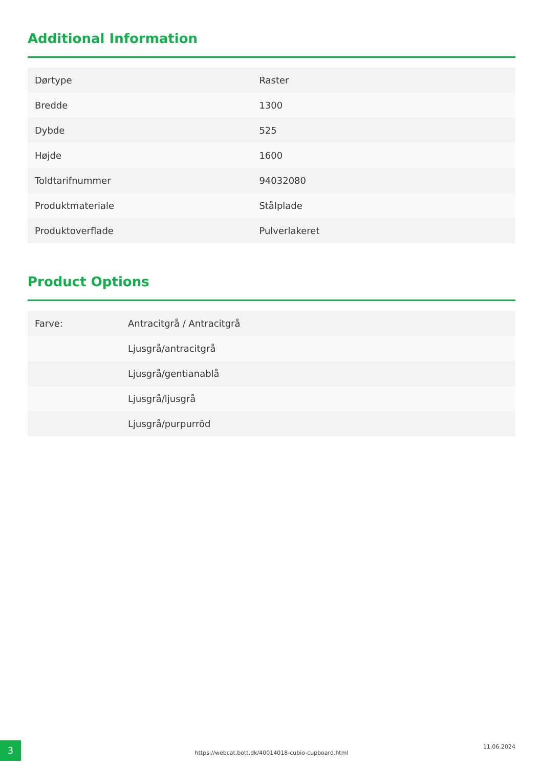Additional Information
| Dørtype | Raster |
| Bredde | 1300 |
| Dybde | 525 |
| Højde | 1600 |
| Toldtarifnummer | 94032080 |
| Produktmateriale | Stålplade |
| Produktoverflade | Pulverlakeret |
Product Options
| Farve: | Antracitgrå / Antracitgrå |
| | Ljusgrå/antracitgrå |
| | Ljusgrå/gentianablå |
| | Ljusgrå/ljusgrå |
| | Ljusgrå/purpurröd |
3
https://webcat.bott.dk/40014018-cubio-cupboard.html
11.06.2024